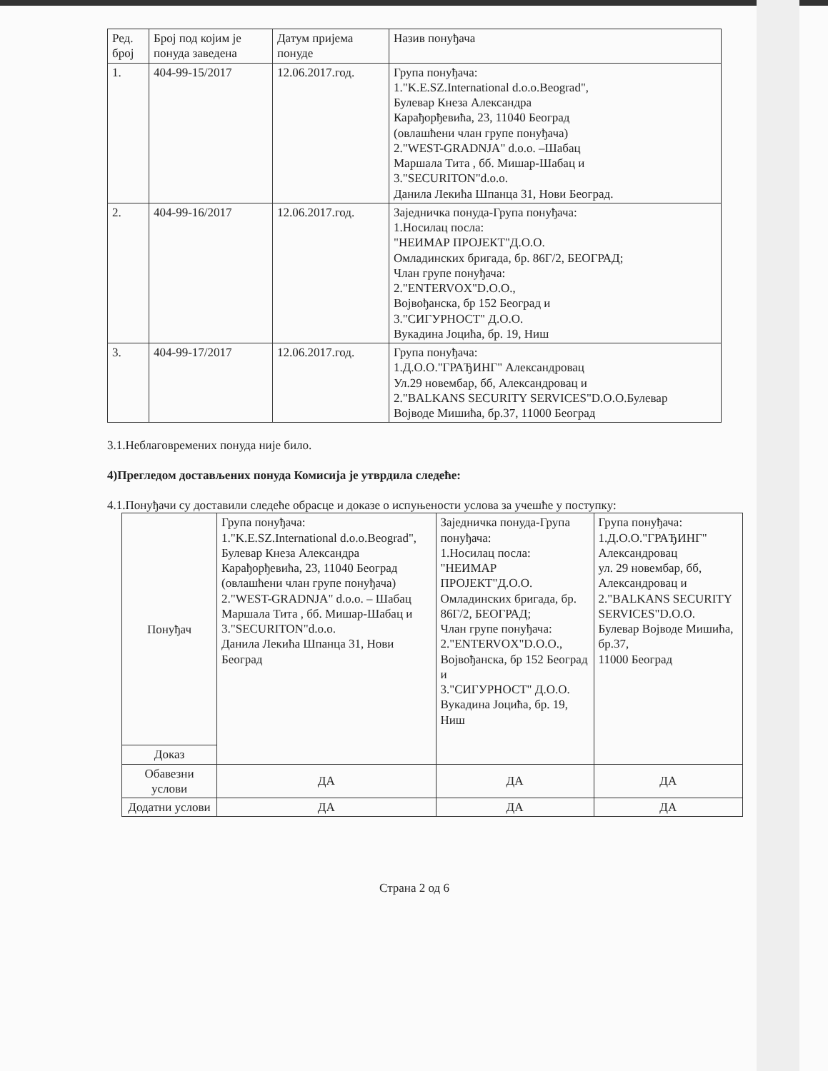| Ред. број | Број под којим је понуда заведена | Датум пријема понуде | Назив понуђача |
| --- | --- | --- | --- |
| 1. | 404-99-15/2017 | 12.06.2017.год. | Група понуђача: 1."K.E.SZ.International d.o.o.Beograd", Булевар Кнеза Александра Карађорђевића, 23, 11040 Београд (овлашћени члан групе понуђача) 2."WEST-GRADNJA" d.o.o. –Шабац Маршала Тита , бб. Мишар-Шабац и 3."SECURITON"d.o.o. Данила Лекића Шпанца 31, Нови Београд. |
| 2. | 404-99-16/2017 | 12.06.2017.год. | Заједничка понуда-Група понуђача: 1.Носилац посла: "НЕИМАР ПРОЈЕКТ"Д.О.О. Омладинских бригада, бр. 86Г/2, БЕОГРАД; Члан групе понуђача: 2."ENTERVOX"D.O.O., Војвођанска, бр 152 Београд и 3."СИГУРНОСТ" Д.О.О. Вукадина Јоцића, бр. 19, Ниш |
| 3. | 404-99-17/2017 | 12.06.2017.год. | Група понуђача: 1.Д.О.О."ГРАЂИНГ" Александровац Ул.29 новембар, бб, Александровац и 2."BALKANS SECURITY SERVICES"D.O.O.Булевар Војводе Мишића, бр.37, 11000 Београд |
3.1.Неблаговремених понуда није било.
4)Прегледом достављених понуда Комисија је утврдила следеће:
4.1.Понуђачи су доставили следеће обрасце и доказе о испуњености услова за учешће у поступку:
| Понуђач | Група понуђача: 1."K.E.SZ.International d.o.o.Beograd", Булевар Кнеза Александра Карађорђевића, 23, 11040 Београд (овлашћени члан групе понуђача) 2."WEST-GRADNJA" d.o.o. – Шабац Маршала Тита , бб. Мишар-Шабац и 3."SECURITON"d.o.o. Данила Лекића Шпанца 31, Нови Београд | Заједничка понуда-Група понуђача: 1.Носилац посла: "НЕИМАР ПРОЈЕКТ"Д.О.О. Омладинских бригада, бр. 86Г/2, БЕОГРАД; Члан групе понуђача: 2."ENTERVOX"D.O.O., Војвођанска, бр 152 Београд и 3."СИГУРНОСТ" Д.О.О. Вукадина Јоцића, бр. 19, Ниш | Група понуђача: 1.Д.О.О."ГРАЂИНГ" Александровац ул. 29 новембар, бб, Александровац и 2."BALKANS SECURITY SERVICES"D.O.O. Булевар Војводе Мишића, бр.37, 11000 Београд |
| Доказ | | | |
| Обавезни услови | ДА | ДА | ДА |
| Додатни услови | ДА | ДА | ДА |
Страна 2 од 6